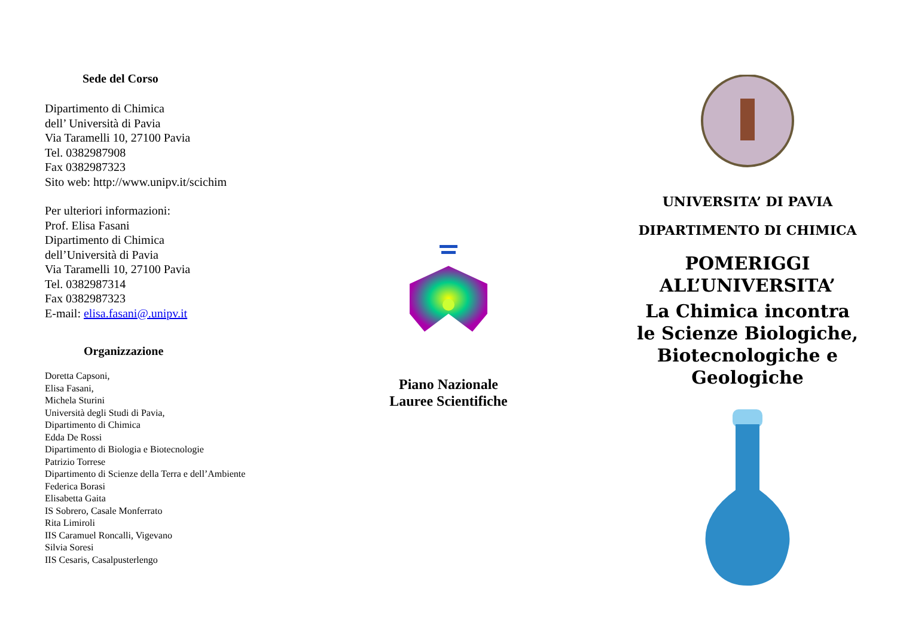Sede del Corso
Dipartimento di Chimica
dell’ Università di Pavia
Via Taramelli 10, 27100 Pavia
Tel. 0382987908
Fax 0382987323
Sito web: http://www.unipv.it/scichim
Per ulteriori informazioni:
Prof. Elisa Fasani
Dipartimento di Chimica
dell’Università di Pavia
Via Taramelli 10, 27100 Pavia
Tel. 0382987314
Fax 0382987323
E-mail: elisa.fasani@.unipv.it
Organizzazione
Doretta Capsoni,
Elisa Fasani,
Michela Sturini
Università degli Studi di Pavia,
Dipartimento di Chimica
Edda De Rossi
Dipartimento di Biologia e Biotecnologie
Patrizio Torrese
Dipartimento di Scienze della Terra e dell’Ambiente
Federica Borasi
Elisabetta Gaita
IS Sobrero, Casale Monferrato
Rita Limiroli
IIS Caramuel Roncalli, Vigevano
Silvia Soresi
IIS Cesaris, Casalpusterlengo
Piano Nazionale
Lauree Scientifiche
UNIVERSITA’ DI PAVIA
DIPARTIMENTO DI CHIMICA
POMERIGGI
ALL’UNIVERSITA’
La Chimica incontra
le Scienze Biologiche,
Biotecnologiche e
Geologiche